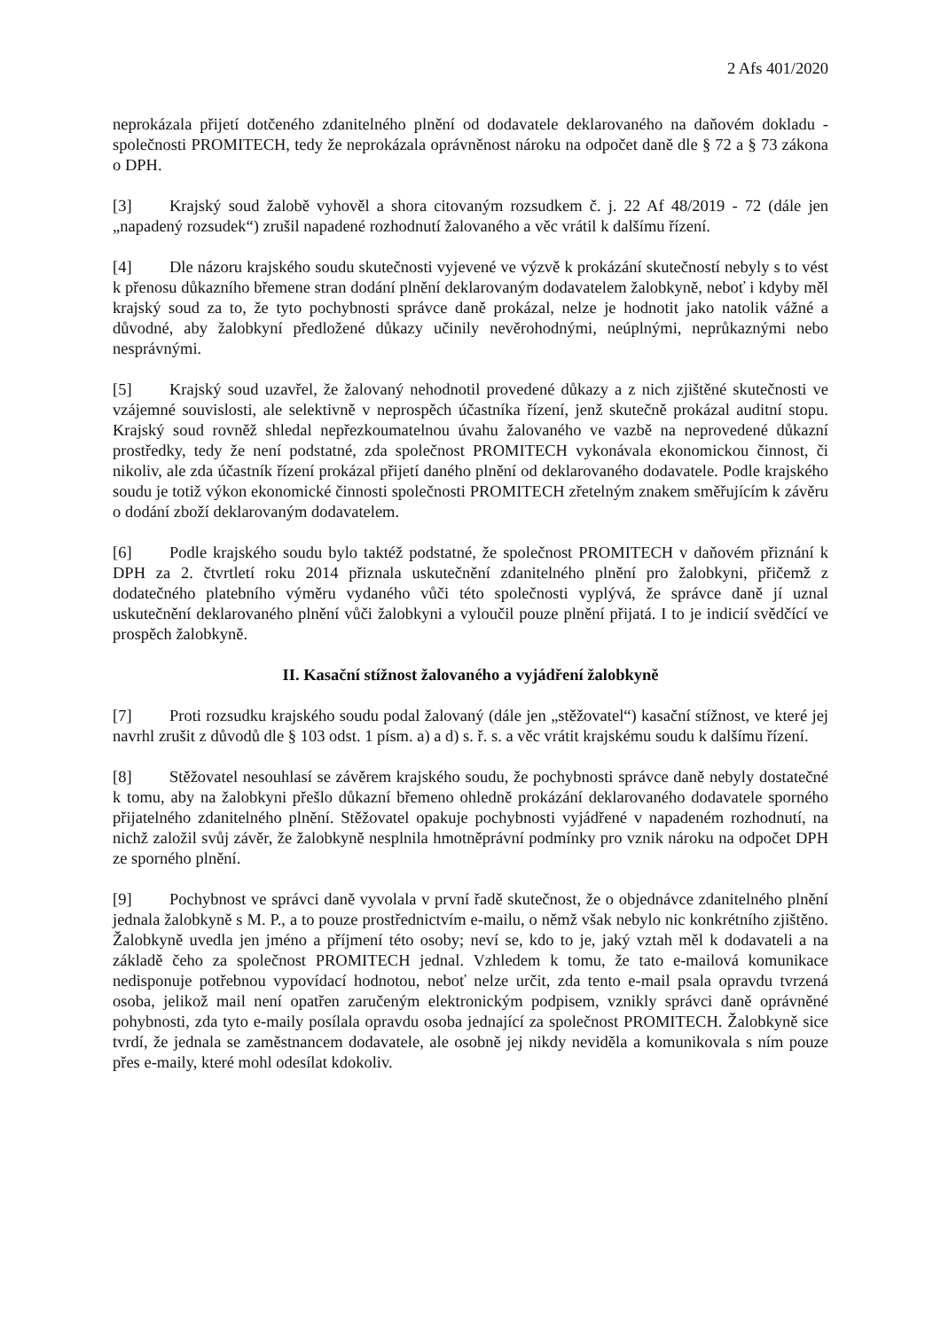2 Afs 401/2020
neprokázala přijetí dotčeného zdanitelného plnění od dodavatele deklarovaného na daňovém dokladu - společnosti PROMITECH, tedy že neprokázala oprávněnost nároku na odpočet daně dle § 72 a § 73 zákona o DPH.
[3] Krajský soud žalobě vyhověl a shora citovaným rozsudkem č. j. 22 Af 48/2019 - 72 (dále jen „napadený rozsudek“) zrušil napadené rozhodnutí žalovaného a věc vrátil k dalšímu řízení.
[4] Dle názoru krajského soudu skutečnosti vyjevené ve výzvě k prokázání skutečností nebyly s to vést k přenosu důkazního břemene stran dodání plnění deklarovaným dodavatelem žalobkyně, neboť i kdyby měl krajský soud za to, že tyto pochybnosti správce daně prokázal, nelze je hodnotit jako natolik vážné a důvodné, aby žalobkyní předložené důkazy učinily nevěrohodnými, neúplnými, neprůkaznými nebo nesprávnými.
[5] Krajský soud uzavřel, že žalovaný nehodnotil provedené důkazy a z nich zjištěné skutečnosti ve vzájemné souvislosti, ale selektivně v neprospěch účastníka řízení, jenž skutečně prokázal auditní stopu. Krajský soud rovněž shledal nepřezkoumatelnou úvahu žalovaného ve vazbě na neprovedené důkazní prostředky, tedy že není podstatné, zda společnost PROMITECH vykonávala ekonomickou činnost, či nikoliv, ale zda účastník řízení prokázal přijetí daného plnění od deklarovaného dodavatele. Podle krajského soudu je totiž výkon ekonomické činnosti společnosti PROMITECH zřetelným znakem směřujícím k závěru o dodání zboží deklarovaným dodavatelem.
[6] Podle krajského soudu bylo taktéž podstatné, že společnost PROMITECH v daňovém přiznání k DPH za 2. čtvrtletí roku 2014 přiznala uskutečnění zdanitelného plnění pro žalobkyni, přičemž z dodatečného platebního výměru vydaného vůči této společnosti vyplývá, že správce daně jí uznal uskutečnění deklarovaného plnění vůči žalobkyni a vyloučil pouze plnění přijatá. I to je indicií svědčící ve prospěch žalobkyně.
II. Kasační stížnost žalovaného a vyjádření žalobkyně
[7] Proti rozsudku krajského soudu podal žalovaný (dále jen „stěžovatel“) kasační stížnost, ve které jej navrhl zrušit z důvodů dle § 103 odst. 1 písm. a) a d) s. ř. s. a věc vrátit krajskému soudu k dalšímu řízení.
[8] Stěžovatel nesouhlasí se závěrem krajského soudu, že pochybnosti správce daně nebyly dostatečné k tomu, aby na žalobkyni přešlo důkazní břemeno ohledně prokázání deklarovaného dodavatele sporného přijatelného zdanitelného plnění. Stěžovatel opakuje pochybnosti vyjádřené v napadeném rozhodnutí, na nichž založil svůj závěr, že žalobkyně nesplnila hmotněprávní podmínky pro vznik nároku na odpočet DPH ze sporného plnění.
[9] Pochybnost ve správci daně vyvolala v první řadě skutečnost, že o objednávce zdanitelného plnění jednala žalobkyně s M. P., a to pouze prostřednictvím e-mailu, o němž však nebylo nic konkrétního zjištěno. Žalobkyně uvedla jen jméno a příjmení této osoby; neví se, kdo to je, jaký vztah měl k dodavateli a na základě čeho za společnost PROMITECH jednal. Vzhledem k tomu, že tato e-mailová komunikace nedisponuje potřebnou vypovídací hodnotou, neboť nelze určit, zda tento e-mail psala opravdu tvrzená osoba, jelikož mail není opatřen zaručeným elektronickým podpisem, vznikly správci daně oprávněné pohybnosti, zda tyto e-maily posílala opravdu osoba jednající za společnost PROMITECH. Žalobkyně sice tvrdí, že jednala se zaměstnancem dodavatele, ale osobně jej nikdy neviděla a komunikovala s ním pouze přes e-maily, které mohl odesílat kdokoliv.